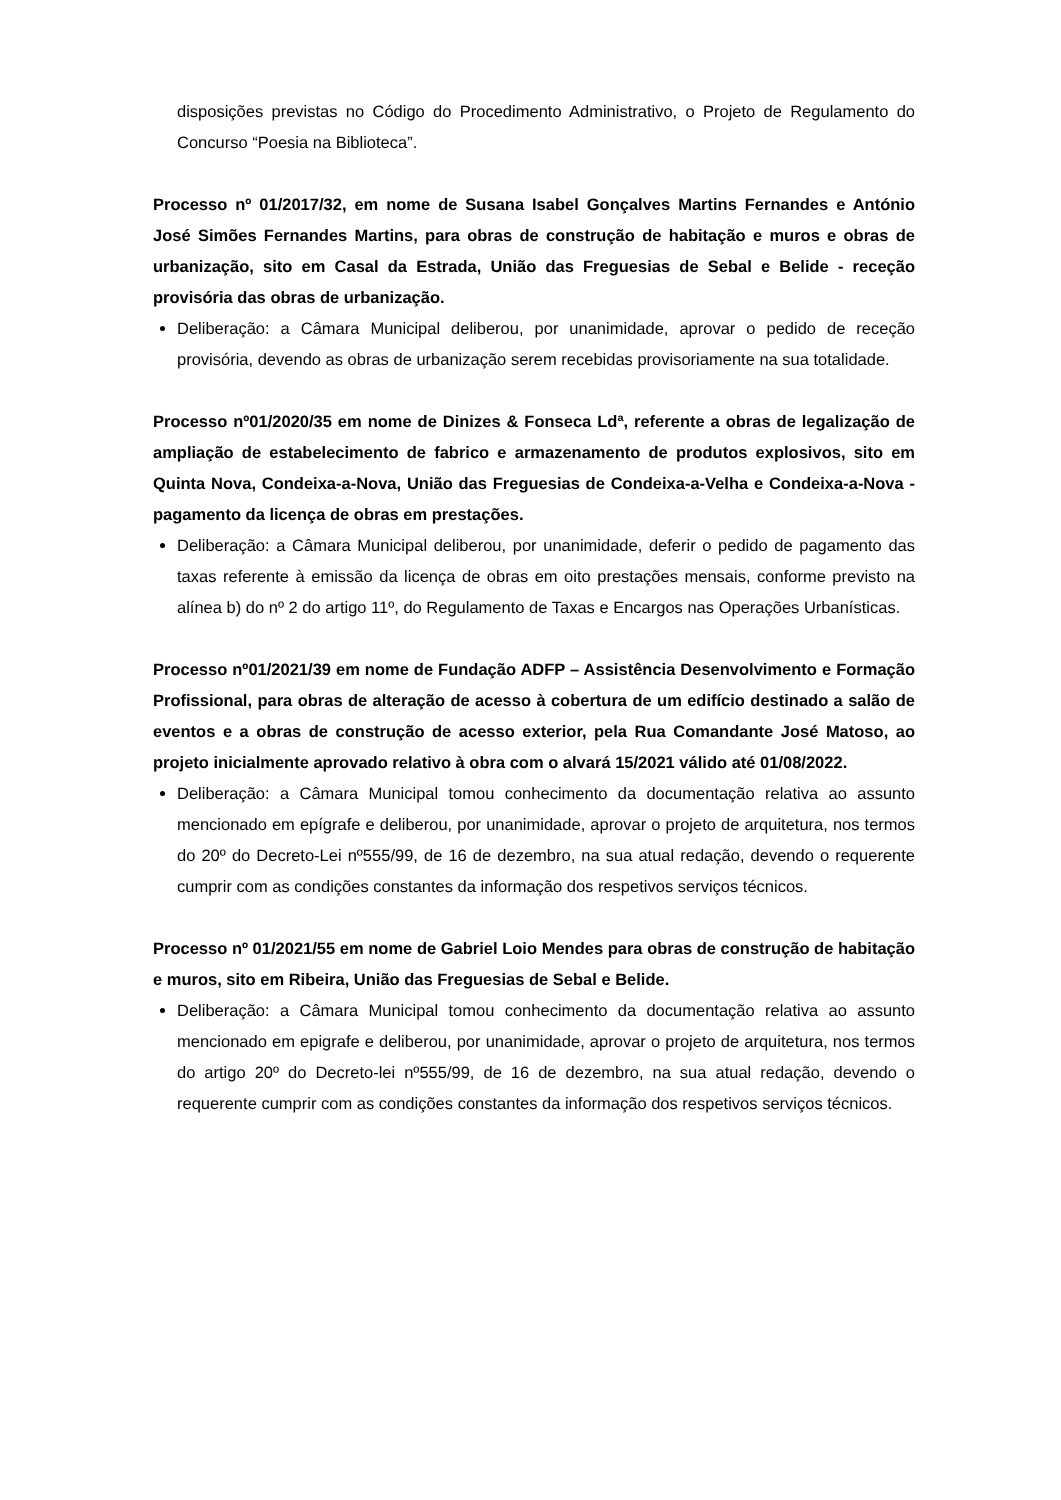disposições previstas no Código do Procedimento Administrativo, o Projeto de Regulamento do Concurso “Poesia na Biblioteca”.
Processo nº 01/2017/32, em nome de Susana Isabel Gonçalves Martins Fernandes e António José Simões Fernandes Martins, para obras de construção de habitação e muros e obras de urbanização, sito em Casal da Estrada, União das Freguesias de Sebal e Belide - receção provisória das obras de urbanização.
Deliberação: a Câmara Municipal deliberou, por unanimidade, aprovar o pedido de receção provisória, devendo as obras de urbanização serem recebidas provisoriamente na sua totalidade.
Processo nº01/2020/35 em nome de Dinizes & Fonseca Ldª, referente a obras de legalização de ampliação de estabelecimento de fabrico e armazenamento de produtos explosivos, sito em Quinta Nova, Condeixa-a-Nova, União das Freguesias de Condeixa-a-Velha e Condeixa-a-Nova - pagamento da licença de obras em prestações.
Deliberação: a Câmara Municipal deliberou, por unanimidade, deferir o pedido de pagamento das taxas referente à emissão da licença de obras em oito prestações mensais, conforme previsto na alínea b) do nº 2 do artigo 11º, do Regulamento de Taxas e Encargos nas Operações Urbanísticas.
Processo nº01/2021/39 em nome de Fundação ADFP – Assistência Desenvolvimento e Formação Profissional, para obras de alteração de acesso à cobertura de um edifício destinado a salão de eventos e a obras de construção de acesso exterior, pela Rua Comandante José Matoso, ao projeto inicialmente aprovado relativo à obra com o alvará 15/2021 válido até 01/08/2022.
Deliberação: a Câmara Municipal tomou conhecimento da documentação relativa ao assunto mencionado em epígrafe e deliberou, por unanimidade, aprovar o projeto de arquitetura, nos termos do 20º do Decreto-Lei nº555/99, de 16 de dezembro, na sua atual redação, devendo o requerente cumprir com as condições constantes da informação dos respetivos serviços técnicos.
Processo nº 01/2021/55 em nome de Gabriel Loio Mendes para obras de construção de habitação e muros, sito em Ribeira, União das Freguesias de Sebal e Belide.
Deliberação: a Câmara Municipal tomou conhecimento da documentação relativa ao assunto mencionado em epigrafe e deliberou, por unanimidade, aprovar o projeto de arquitetura, nos termos do artigo 20º do Decreto-lei nº555/99, de 16 de dezembro, na sua atual redação, devendo o requerente cumprir com as condições constantes da informação dos respetivos serviços técnicos.